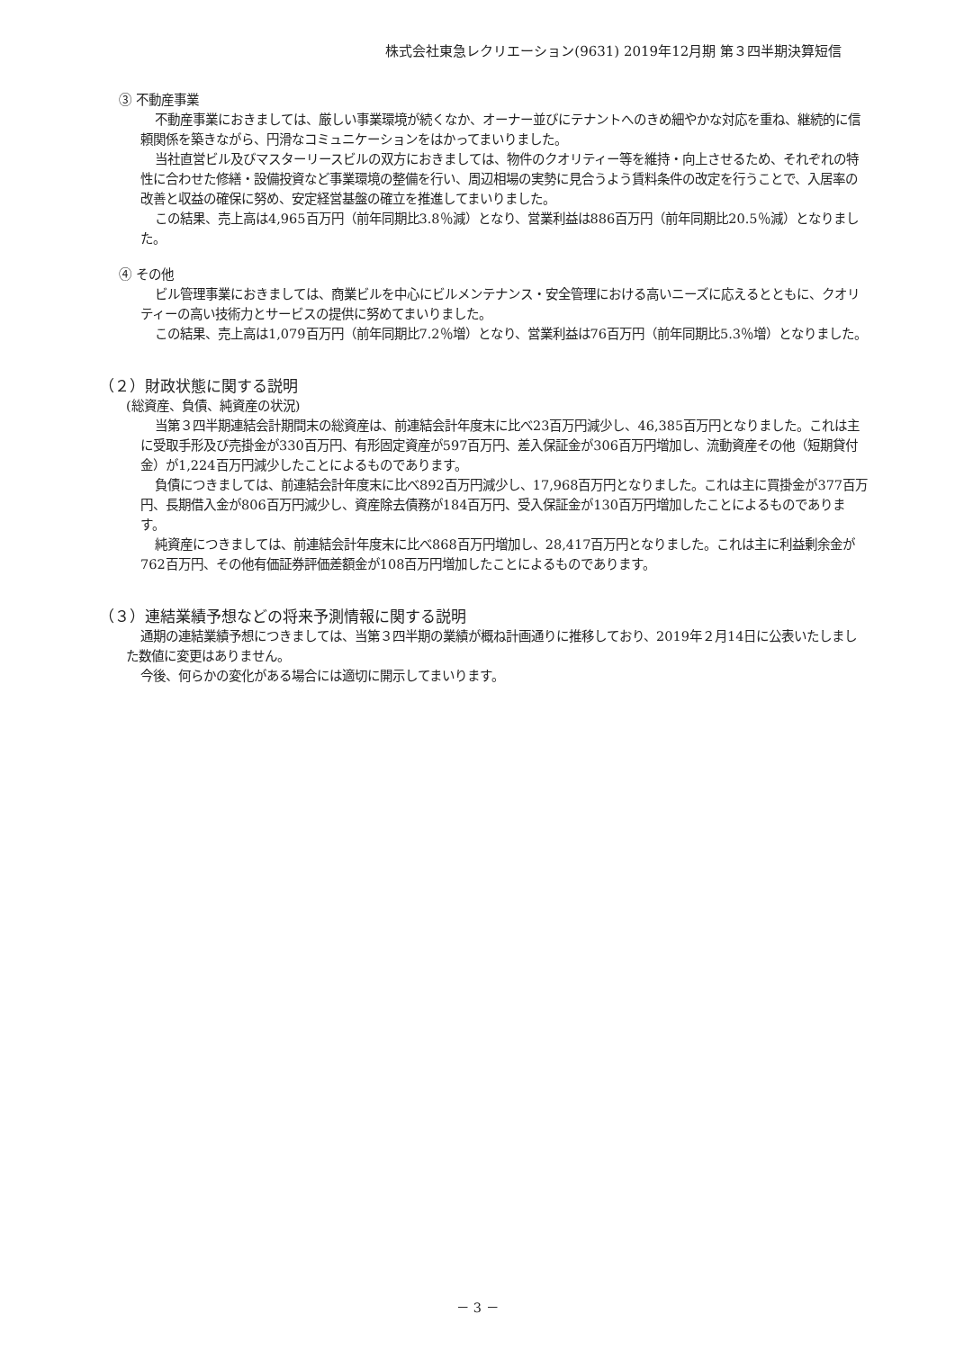株式会社東急レクリエーション(9631) 2019年12月期 第３四半期決算短信
③ 不動産事業
不動産事業におきましては、厳しい事業環境が続くなか、オーナー並びにテナントへのきめ細やかな対応を重ね、継続的に信頼関係を築きながら、円滑なコミュニケーションをはかってまいりました。
当社直営ビル及びマスターリースビルの双方におきましては、物件のクオリティー等を維持・向上させるため、それぞれの特性に合わせた修繕・設備投資など事業環境の整備を行い、周辺相場の実勢に見合うよう賃料条件の改定を行うことで、入居率の改善と収益の確保に努め、安定経営基盤の確立を推進してまいりました。
この結果、売上高は4,965百万円（前年同期比3.8％減）となり、営業利益は886百万円（前年同期比20.5％減）となりました。
④ その他
ビル管理事業におきましては、商業ビルを中心にビルメンテナンス・安全管理における高いニーズに応えるとともに、クオリティーの高い技術力とサービスの提供に努めてまいりました。
この結果、売上高は1,079百万円（前年同期比7.2％増）となり、営業利益は76百万円（前年同期比5.3％増）となりました。
（２）財政状態に関する説明
(総資産、負債、純資産の状況)
当第３四半期連結会計期間末の総資産は、前連結会計年度末に比べ23百万円減少し、46,385百万円となりました。これは主に受取手形及び売掛金が330百万円、有形固定資産が597百万円、差入保証金が306百万円増加し、流動資産その他（短期貸付金）が1,224百万円減少したことによるものであります。
負債につきましては、前連結会計年度末に比べ892百万円減少し、17,968百万円となりました。これは主に買掛金が377百万円、長期借入金が806百万円減少し、資産除去債務が184百万円、受入保証金が130百万円増加したことによるものであります。
純資産につきましては、前連結会計年度末に比べ868百万円増加し、28,417百万円となりました。これは主に利益剰余金が762百万円、その他有価証券評価差額金が108百万円増加したことによるものであります。
（３）連結業績予想などの将来予測情報に関する説明
通期の連結業績予想につきましては、当第３四半期の業績が概ね計画通りに推移しており、2019年２月14日に公表いたしました数値に変更はありません。
今後、何らかの変化がある場合には適切に開示してまいります。
－ 3 －